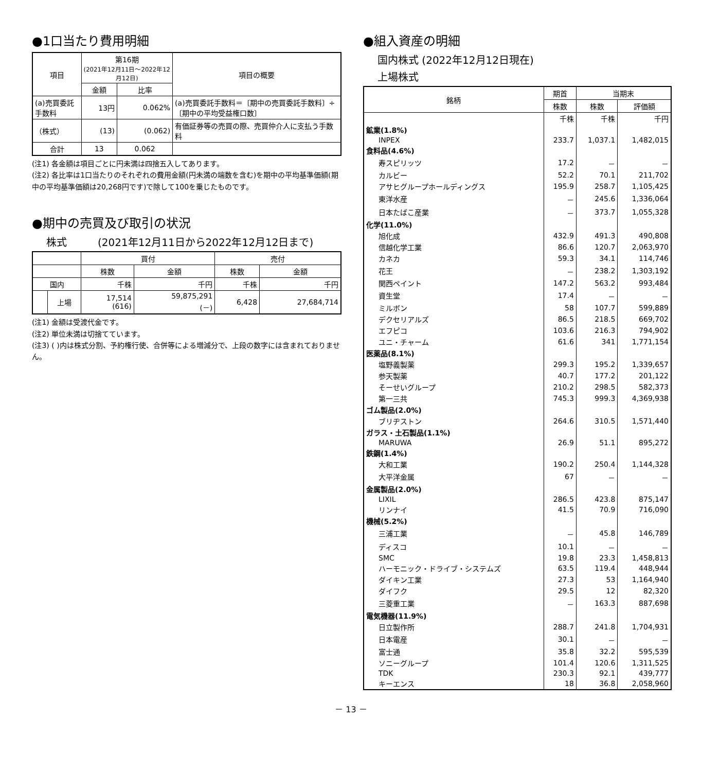●1口当たり費用明細
| 項目 | 第16期 (2021年12月11日～2022年12月12日) | | 項目の概要 |
| --- | --- | --- | --- |
| | 金額 | 比率 | |
| (a)売買委託手数料 | 13円 | 0.062% | (a)売買委託手数料＝〔期中の売買委託手数料〕÷〔期中の平均受益権口数〕 |
| （株式） | (13) | (0.062) | 有価証券等の売買の際、売買仲介人に支払う手数料 |
| 合計 | 13 | 0.062 | |
(注1) 各金額は項目ごとに円未満は四捨五入してあります。
(注2) 各比率は1口当たりのそれぞれの費用金額(円未満の端数を含む)を期中の平均基準価額(期中の平均基準価額は20,268円です)で除して100を乗じたものです。
●期中の売買及び取引の状況
株式　　　(2021年12月11日から2022年12月12日まで)
| | | 買付 | | 売付 | |
| --- | --- | --- | --- | --- | --- |
| | | 株数 | 金額 | 株数 | 金額 |
| 国内 | | 千株 | 千円 | 千株 | 千円 |
| | 上場 | 17,514 (616) | 59,875,291 (－) | 6,428 | 27,684,714 |
(注1) 金額は受渡代金です。
(注2) 単位未満は切捨てています。
(注3) ( )内は株式分割、予約権行使、合併等による増減分で、上段の数字には含まれておりません。
●組入資産の明細
国内株式 (2022年12月12日現在)
上場株式
| 銘柄 | 期首 | 当期末 | |
| --- | --- | --- | --- |
| | 株数 | 株数 | 評価額 |
| | 千株 | 千株 | 千円 |
| 鉱業(1.8%) | | | |
| INPEX | 233.7 | 1,037.1 | 1,482,015 |
| 食料品(4.6%) | | | |
| 寿スピリッツ | 17.2 | － | － |
| カルビー | 52.2 | 70.1 | 211,702 |
| アサヒグループホールディングス | 195.9 | 258.7 | 1,105,425 |
| 東洋水産 | － | 245.6 | 1,336,064 |
| 日本たばこ産業 | － | 373.7 | 1,055,328 |
| 化学(11.0%) | | | |
| 旭化成 | 432.9 | 491.3 | 490,808 |
| 信越化学工業 | 86.6 | 120.7 | 2,063,970 |
| カネカ | 59.3 | 34.1 | 114,746 |
| 花王 | － | 238.2 | 1,303,192 |
| 関西ペイント | 147.2 | 563.2 | 993,484 |
| 資生堂 | 17.4 | － | － |
| ミルボン | 58 | 107.7 | 599,889 |
| デクセリアルズ | 86.5 | 218.5 | 669,702 |
| エフピコ | 103.6 | 216.3 | 794,902 |
| ユニ・チャーム | 61.6 | 341 | 1,771,154 |
| 医薬品(8.1%) | | | |
| 塩野義製薬 | 299.3 | 195.2 | 1,339,657 |
| 参天製薬 | 40.7 | 177.2 | 201,122 |
| そーせいグループ | 210.2 | 298.5 | 582,373 |
| 第一三共 | 745.3 | 999.3 | 4,369,938 |
| ゴム製品(2.0%) | | | |
| ブリヂストン | 264.6 | 310.5 | 1,571,440 |
| ガラス・土石製品(1.1%) | | | |
| MARUWA | 26.9 | 51.1 | 895,272 |
| 鉄鋼(1.4%) | | | |
| 大和工業 | 190.2 | 250.4 | 1,144,328 |
| 大平洋金属 | 67 | － | － |
| 金属製品(2.0%) | | | |
| LIXIL | 286.5 | 423.8 | 875,147 |
| リンナイ | 41.5 | 70.9 | 716,090 |
| 機械(5.2%) | | | |
| 三浦工業 | － | 45.8 | 146,789 |
| ディスコ | 10.1 | － | － |
| SMC | 19.8 | 23.3 | 1,458,813 |
| ハーモニック・ドライブ・システムズ | 63.5 | 119.4 | 448,944 |
| ダイキン工業 | 27.3 | 53 | 1,164,940 |
| ダイフク | 29.5 | 12 | 82,320 |
| 三菱重工業 | － | 163.3 | 887,698 |
| 電気機器(11.9%) | | | |
| 日立製作所 | 288.7 | 241.8 | 1,704,931 |
| 日本電産 | 30.1 | － | － |
| 富士通 | 35.8 | 32.2 | 595,539 |
| ソニーグループ | 101.4 | 120.6 | 1,311,525 |
| TDK | 230.3 | 92.1 | 439,777 |
| キーエンス | 18 | 36.8 | 2,058,960 |
－ 13 －